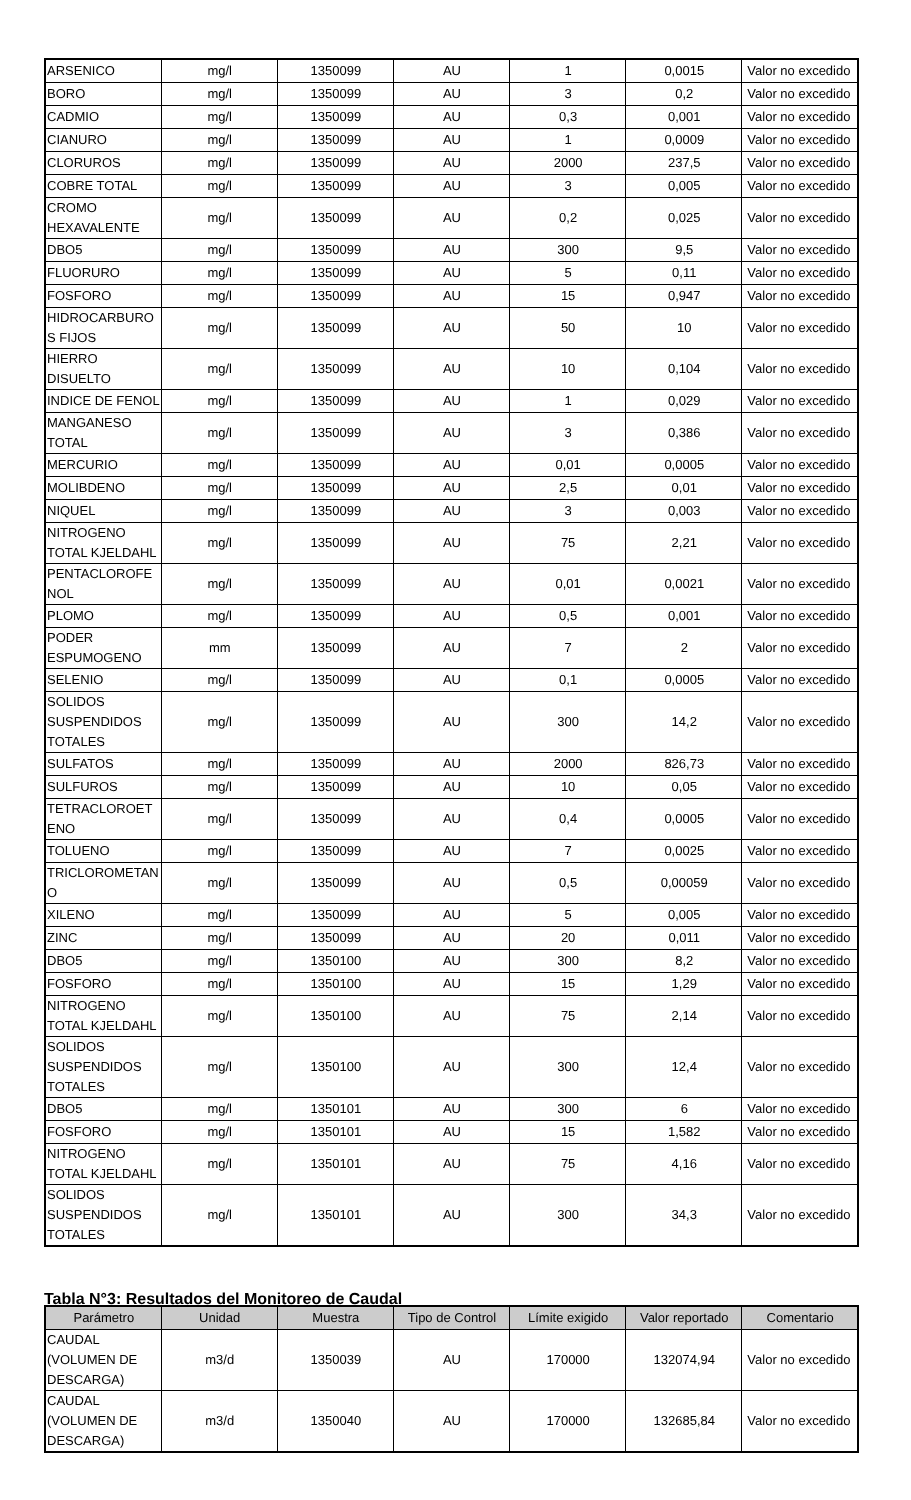| ARSENICO | mg/l | 1350099 | AU | 1 | 0,0015 | Valor no excedido |
| BORO | mg/l | 1350099 | AU | 3 | 0,2 | Valor no excedido |
| CADMIO | mg/l | 1350099 | AU | 0,3 | 0,001 | Valor no excedido |
| CIANURO | mg/l | 1350099 | AU | 1 | 0,0009 | Valor no excedido |
| CLORUROS | mg/l | 1350099 | AU | 2000 | 237,5 | Valor no excedido |
| COBRE TOTAL | mg/l | 1350099 | AU | 3 | 0,005 | Valor no excedido |
| CROMO HEXAVALENTE | mg/l | 1350099 | AU | 0,2 | 0,025 | Valor no excedido |
| DBO5 | mg/l | 1350099 | AU | 300 | 9,5 | Valor no excedido |
| FLUORURO | mg/l | 1350099 | AU | 5 | 0,11 | Valor no excedido |
| FOSFORO | mg/l | 1350099 | AU | 15 | 0,947 | Valor no excedido |
| HIDROCARBURO S FIJOS | mg/l | 1350099 | AU | 50 | 10 | Valor no excedido |
| HIERRO DISUELTO | mg/l | 1350099 | AU | 10 | 0,104 | Valor no excedido |
| INDICE DE FENOL | mg/l | 1350099 | AU | 1 | 0,029 | Valor no excedido |
| MANGANESO TOTAL | mg/l | 1350099 | AU | 3 | 0,386 | Valor no excedido |
| MERCURIO | mg/l | 1350099 | AU | 0,01 | 0,0005 | Valor no excedido |
| MOLIBDENO | mg/l | 1350099 | AU | 2,5 | 0,01 | Valor no excedido |
| NIQUEL | mg/l | 1350099 | AU | 3 | 0,003 | Valor no excedido |
| NITROGENO TOTAL KJELDAHL | mg/l | 1350099 | AU | 75 | 2,21 | Valor no excedido |
| PENTACLOROFE NOL | mg/l | 1350099 | AU | 0,01 | 0,0021 | Valor no excedido |
| PLOMO | mg/l | 1350099 | AU | 0,5 | 0,001 | Valor no excedido |
| PODER ESPUMOGENO | mm | 1350099 | AU | 7 | 2 | Valor no excedido |
| SELENIO | mg/l | 1350099 | AU | 0,1 | 0,0005 | Valor no excedido |
| SOLIDOS SUSPENDIDOS TOTALES | mg/l | 1350099 | AU | 300 | 14,2 | Valor no excedido |
| SULFATOS | mg/l | 1350099 | AU | 2000 | 826,73 | Valor no excedido |
| SULFUROS | mg/l | 1350099 | AU | 10 | 0,05 | Valor no excedido |
| TETRACLOROET ENO | mg/l | 1350099 | AU | 0,4 | 0,0005 | Valor no excedido |
| TOLUENO | mg/l | 1350099 | AU | 7 | 0,0025 | Valor no excedido |
| TRICLOROMETAN O | mg/l | 1350099 | AU | 0,5 | 0,00059 | Valor no excedido |
| XILENO | mg/l | 1350099 | AU | 5 | 0,005 | Valor no excedido |
| ZINC | mg/l | 1350099 | AU | 20 | 0,011 | Valor no excedido |
| DBO5 | mg/l | 1350100 | AU | 300 | 8,2 | Valor no excedido |
| FOSFORO | mg/l | 1350100 | AU | 15 | 1,29 | Valor no excedido |
| NITROGENO TOTAL KJELDAHL | mg/l | 1350100 | AU | 75 | 2,14 | Valor no excedido |
| SOLIDOS SUSPENDIDOS TOTALES | mg/l | 1350100 | AU | 300 | 12,4 | Valor no excedido |
| DBO5 | mg/l | 1350101 | AU | 300 | 6 | Valor no excedido |
| FOSFORO | mg/l | 1350101 | AU | 15 | 1,582 | Valor no excedido |
| NITROGENO TOTAL KJELDAHL | mg/l | 1350101 | AU | 75 | 4,16 | Valor no excedido |
| SOLIDOS SUSPENDIDOS TOTALES | mg/l | 1350101 | AU | 300 | 34,3 | Valor no excedido |
Tabla N°3: Resultados del Monitoreo de Caudal
| Parámetro | Unidad | Muestra | Tipo de Control | Límite exigido | Valor reportado | Comentario |
| --- | --- | --- | --- | --- | --- | --- |
| CAUDAL (VOLUMEN DE DESCARGA) | m3/d | 1350039 | AU | 170000 | 132074,94 | Valor no excedido |
| CAUDAL (VOLUMEN DE DESCARGA) | m3/d | 1350040 | AU | 170000 | 132685,84 | Valor no excedido |